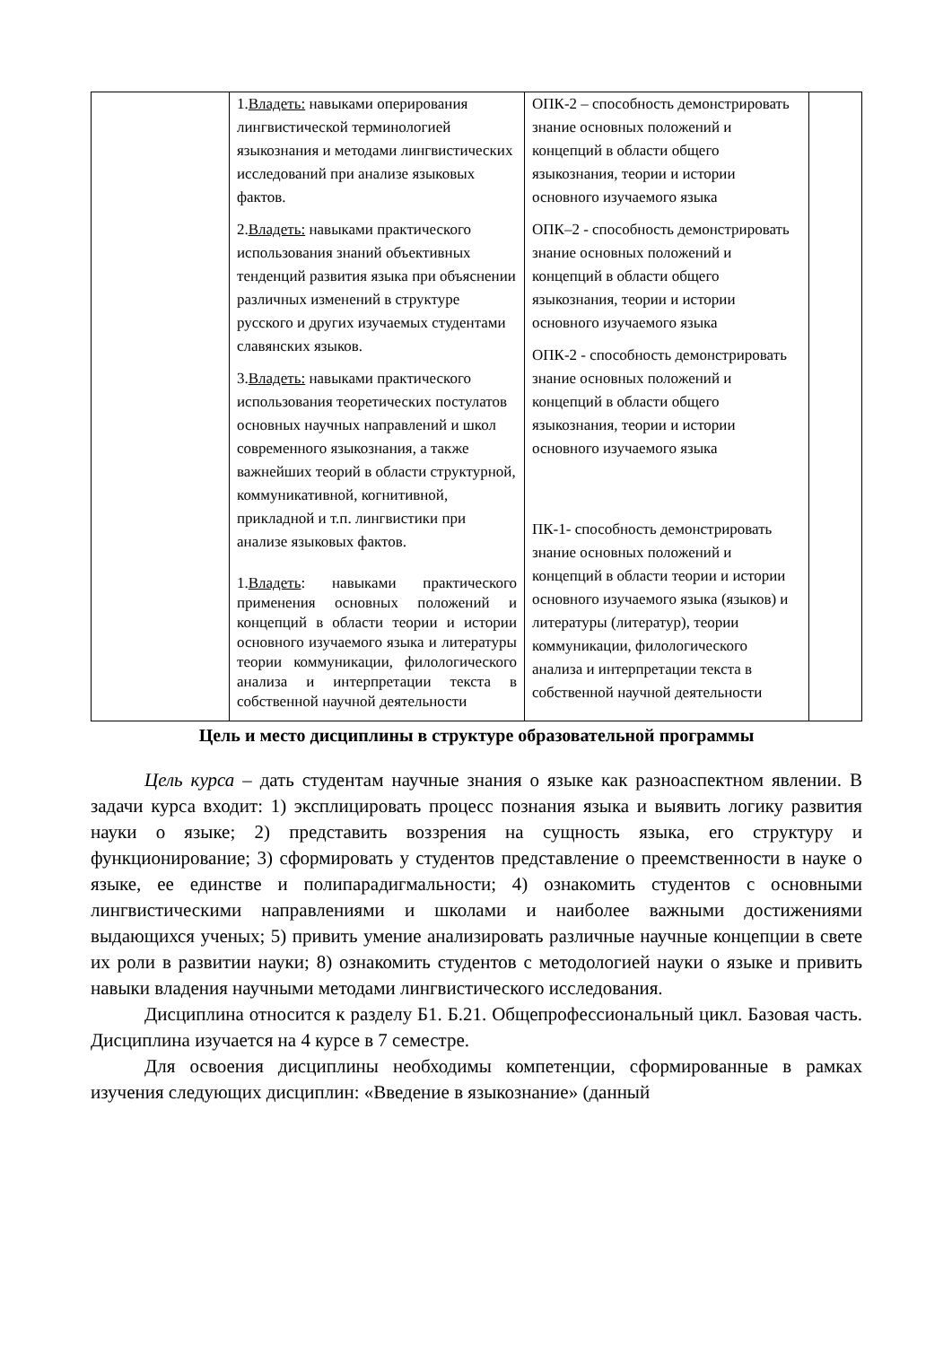| | 1. Владеть: навыками оперирования лингвистической терминологией языкознания и методами лингвистических исследований при анализе языковых фактов. 2. Владеть: навыками практического использования знаний объективных тенденций развития языка при объяснении различных изменений в структуре русского и других изучаемых студентами славянских языков. 3. Владеть: навыками практического использования теоретических постулатов основных научных направлений и школ современного языкознания, а также важнейших теорий в области структурной, коммуникативной, когнитивной, прикладной и т.п. лингвистики при анализе языковых фактов. 1. Владеть : навыками практического применения основных положений и концепций в области теории и истории основного изучаемого языка и литературы теории коммуникации, филологического анализа и интерпретации текста в собственной научной деятельности | ОПК-2 – способность демонстрировать знание основных положений и концепций в области общего языкознания, теории и истории основного изучаемого языка ОПК–2 - способность демонстрировать знание основных положений и концепций в области общего языкознания, теории и истории основного изучаемого языка ОПК-2 - способность демонстрировать знание основных положений и концепций в области общего языкознания, теории и истории основного изучаемого языка ПК-1- способность демонстрировать знание основных положений и концепций в области теории и истории основного изучаемого языка (языков) и литературы (литератур), теории коммуникации, филологического анализа и интерпретации текста в собственной научной деятельности | |
Цель и место дисциплины в структуре образовательной программы
Цель курса – дать студентам научные знания о языке как разноаспектном явлении. В задачи курса входит: 1) эксплицировать процесс познания языка и выявить логику развития науки о языке; 2) представить воззрения на сущность языка, его структуру и функционирование; 3) сформировать у студентов представление о преемственности в науке о языке, ее единстве и полипарадигмальности; 4) ознакомить студентов с основными лингвистическими направлениями и школами и наиболее важными достижениями выдающихся ученых; 5) привить умение анализировать различные научные концепции в свете их роли в развитии науки; 8) ознакомить студентов с методологией науки о языке и привить навыки владения научными методами лингвистического исследования.
Дисциплина относится к разделу Б1. Б.21. Общепрофессиональный цикл. Базовая часть. Дисциплина изучается на 4 курсе в 7 семестре.
Для освоения дисциплины необходимы компетенции, сформированные в рамках изучения следующих дисциплин: «Введение в языкознание» (данный